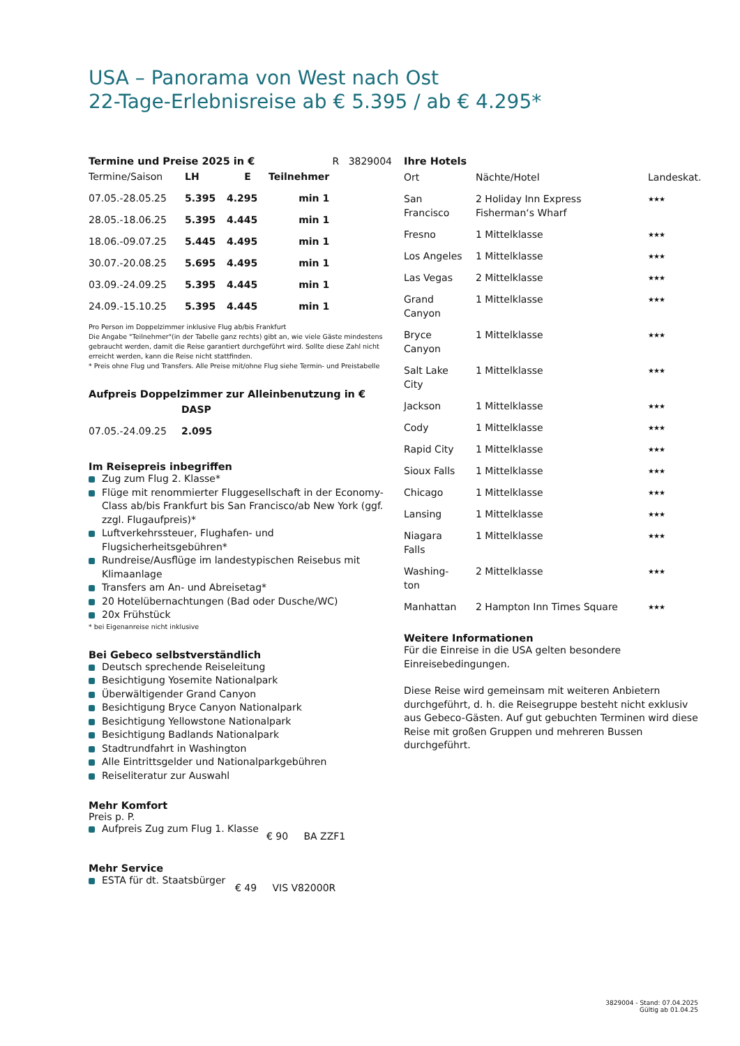USA – Panorama von West nach Ost
22-Tage-Erlebnisreise ab € 5.395 / ab € 4.295*
Termine und Preise 2025 in € R 3829004
| Termine/Saison | LH | E | Teilnehmer |
| --- | --- | --- | --- |
| 07.05.-28.05.25 | 5.395 | 4.295 | min 1 |
| 28.05.-18.06.25 | 5.395 | 4.445 | min 1 |
| 18.06.-09.07.25 | 5.445 | 4.495 | min 1 |
| 30.07.-20.08.25 | 5.695 | 4.495 | min 1 |
| 03.09.-24.09.25 | 5.395 | 4.445 | min 1 |
| 24.09.-15.10.25 | 5.395 | 4.445 | min 1 |
Pro Person im Doppelzimmer inklusive Flug ab/bis Frankfurt
Die Angabe "Teilnehmer"(in der Tabelle ganz rechts) gibt an, wie viele Gäste mindestens gebraucht werden, damit die Reise garantiert durchgeführt wird. Sollte diese Zahl nicht erreicht werden, kann die Reise nicht stattfinden.
* Preis ohne Flug und Transfers. Alle Preise mit/ohne Flug siehe Termin- und Preistabelle
Aufpreis Doppelzimmer zur Alleinbenutzung in €
| | DASP |
| --- | --- |
| 07.05.-24.09.25 | 2.095 |
Im Reisepreis inbegriffen
Zug zum Flug 2. Klasse*
Flüge mit renommierter Fluggesellschaft in der Economy-Class ab/bis Frankfurt bis San Francisco/ab New York (ggf. zzgl. Flugaufpreis)*
Luftverkehrssteuer, Flughafen- und Flugsicherheitsgebühren*
Rundreise/Ausflüge im landestypischen Reisebus mit Klimaanlage
Transfers am An- und Abreisetag*
20 Hotelübernachtungen (Bad oder Dusche/WC)
20x Frühstück
* bei Eigenanreise nicht inklusive
Bei Gebeco selbstverständlich
Deutsch sprechende Reiseleitung
Besichtigung Yosemite Nationalpark
Überwältigender Grand Canyon
Besichtigung Bryce Canyon Nationalpark
Besichtigung Yellowstone Nationalpark
Besichtigung Badlands Nationalpark
Stadtrundfahrt in Washington
Alle Eintrittsgelder und Nationalparkgebühren
Reiseliteratur zur Auswahl
Mehr Komfort
Preis p. P.
Aufpreis Zug zum Flug 1. Klasse
€ 90 BA ZZF1
Mehr Service
ESTA für dt. Staatsbürger
€ 49 VIS V82000R
Ihre Hotels
| Ort | Nächte/Hotel | Landeskat. |
| --- | --- | --- |
| San Francisco | 2 Holiday Inn Express Fisherman‘s Wharf | ★★★ |
| Fresno | 1 Mittelklasse | ★★★ |
| Los Angeles | 1 Mittelklasse | ★★★ |
| Las Vegas | 2 Mittelklasse | ★★★ |
| Grand Canyon | 1 Mittelklasse | ★★★ |
| Bryce Canyon | 1 Mittelklasse | ★★★ |
| Salt Lake City | 1 Mittelklasse | ★★★ |
| Jackson | 1 Mittelklasse | ★★★ |
| Cody | 1 Mittelklasse | ★★★ |
| Rapid City | 1 Mittelklasse | ★★★ |
| Sioux Falls | 1 Mittelklasse | ★★★ |
| Chicago | 1 Mittelklasse | ★★★ |
| Lansing | 1 Mittelklasse | ★★★ |
| Niagara Falls | 1 Mittelklasse | ★★★ |
| Washing- ton | 2 Mittelklasse | ★★★ |
| Manhattan | 2 Hampton Inn Times Square | ★★★ |
Weitere Informationen
Für die Einreise in die USA gelten besondere Einreisebedingungen.
Diese Reise wird gemeinsam mit weiteren Anbietern durchgeführt, d. h. die Reisegruppe besteht nicht exklusiv aus Gebeco-Gästen. Auf gut gebuchten Terminen wird diese Reise mit großen Gruppen und mehreren Bussen durchgeführt.
3829004 - Stand: 07.04.2025
Gültig ab 01.04.25